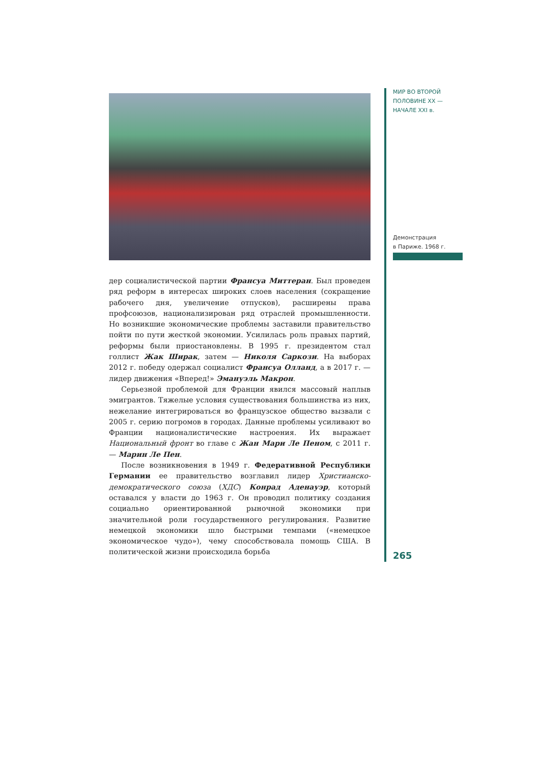МИР ВО ВТОРОЙ
ПОЛОВИНЕ XX —
НАЧАЛЕ XXI в.
Демонстрация
в Париже. 1968 г.
265
дер социалистической партии Франсуа Миттеран. Был проведен ряд реформ в интересах широких слоев населения (сокращение рабочего дня, увеличение отпусков), расширены права профсоюзов, национализирован ряд отраслей промышленности. Но возникшие экономические проблемы заставили правительство пойти по пути жесткой экономии. Усилилась роль правых партий, реформы были приостановлены. В 1995 г. президентом стал голлист Жак Ширак, затем — Николя Саркози. На выборах 2012 г. победу одержал социалист Франсуа Олланд, а в 2017 г. — лидер движения «Вперед!» Эмануэль Макрон.
Серьезной проблемой для Франции явился массовый наплыв эмигрантов. Тяжелые условия существования большинства из них, нежелание интегрироваться во французское общество вызвали с 2005 г. серию погромов в городах. Данные проблемы усиливают во Франции националистические настроения. Их выражает Национальный фронт во главе с Жан Мари Ле Пеном, с 2011 г. — Марин Ле Пен.
После возникновения в 1949 г. Федеративной Республики Германии ее правительство возглавил лидер Христианско-демократического союза (ХДС) Конрад Аденауэр, который оставался у власти до 1963 г. Он проводил политику создания социально ориентированной рыночной экономики при значительной роли государственного регулирования. Развитие немецкой экономики шло быстрыми темпами («немецкое экономическое чудо»), чему способствовала помощь США. В политической жизни происходила борьба